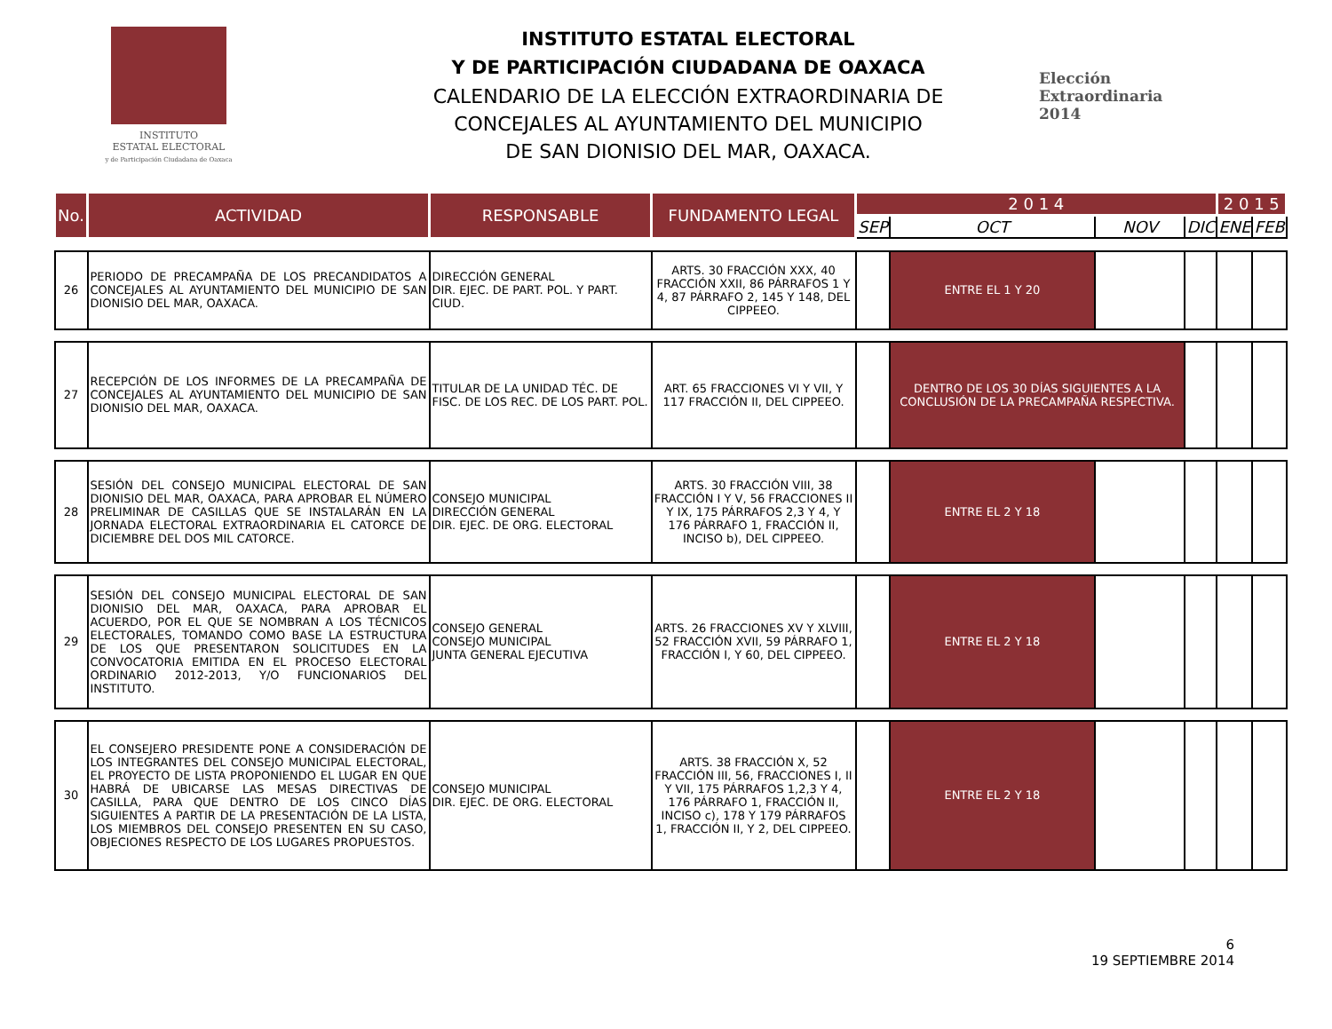INSTITUTO
ESTATAL ELECTORAL
y de Participación Ciudadana de Oaxaca
INSTITUTO ESTATAL ELECTORAL
Y DE PARTICIPACIÓN CIUDADANA DE OAXACA
CALENDARIO DE LA ELECCIÓN EXTRAORDINARIA DE
CONCEJALES AL AYUNTAMIENTO DEL MUNICIPIO
DE SAN DIONISIO DEL MAR, OAXACA.
Elección
Extraordinaria
2014
| No. | ACTIVIDAD | RESPONSABLE | FUNDAMENTO LEGAL | 2 0 1 4 | | | | 2 0 1 5 | |
| --- | --- | --- | --- | --- | --- | --- | --- | --- | --- |
| | | | | SEP | OCT | NOV | DIC | ENE | FEB |
| 26 | PERIODO DE PRECAMPAÑA DE LOS PRECANDIDATOS A CONCEJALES AL AYUNTAMIENTO DEL MUNICIPIO DE SAN DIONISIO DEL MAR, OAXACA. | DIRECCIÓN GENERAL DIR. EJEC. DE PART. POL. Y PART. CIUD. | ARTS. 30 FRACCIÓN XXX, 40 FRACCIÓN XXII, 86 PÁRRAFOS 1 Y 4, 87 PÁRRAFO 2, 145 Y 148, DEL CIPPEEO. | | ENTRE EL 1 Y 20 | | | | |
| 27 | RECEPCIÓN DE LOS INFORMES DE LA PRECAMPAÑA DE CONCEJALES AL AYUNTAMIENTO DEL MUNICIPIO DE SAN DIONISIO DEL MAR, OAXACA. | TITULAR DE LA UNIDAD TÉC. DE FISC. DE LOS REC. DE LOS PART. POL. | ART. 65 FRACCIONES VI Y VII, Y 117 FRACCIÓN II, DEL CIPPEEO. | | DENTRO DE LOS 30 DÍAS SIGUIENTES A LA CONCLUSIÓN DE LA PRECAMPAÑA RESPECTIVA. | | | | |
| 28 | SESIÓN DEL CONSEJO MUNICIPAL ELECTORAL DE SAN DIONISIO DEL MAR, OAXACA, PARA APROBAR EL NÚMERO PRELIMINAR DE CASILLAS QUE SE INSTALARÁN EN LA JORNADA ELECTORAL EXTRAORDINARIA EL CATORCE DE DICIEMBRE DEL DOS MIL CATORCE. | CONSEJO MUNICIPAL DIRECCIÓN GENERAL DIR. EJEC. DE ORG. ELECTORAL | ARTS. 30 FRACCIÓN VIII, 38 FRACCIÓN I Y V, 56 FRACCIONES II Y IX, 175 PÁRRAFOS 2,3 Y 4, Y 176 PÁRRAFO 1, FRACCIÓN II, INCISO b), DEL CIPPEEO. | | ENTRE EL 2 Y 18 | | | | |
| 29 | SESIÓN DEL CONSEJO MUNICIPAL ELECTORAL DE SAN DIONISIO DEL MAR, OAXACA, PARA APROBAR EL ACUERDO, POR EL QUE SE NOMBRAN A LOS TÉCNICOS ELECTORALES, TOMANDO COMO BASE LA ESTRUCTURA DE LOS QUE PRESENTARON SOLICITUDES EN LA CONVOCATORIA EMITIDA EN EL PROCESO ELECTORAL ORDINARIO 2012-2013, Y/O FUNCIONARIOS DEL INSTITUTO. | CONSEJO GENERAL CONSEJO MUNICIPAL JUNTA GENERAL EJECUTIVA | ARTS. 26 FRACCIONES XV Y XLVIII, 52 FRACCIÓN XVII, 59 PÁRRAFO 1, FRACCIÓN I, Y 60, DEL CIPPEEO. | | ENTRE EL 2 Y 18 | | | | |
| 30 | EL CONSEJERO PRESIDENTE PONE A CONSIDERACIÓN DE LOS INTEGRANTES DEL CONSEJO MUNICIPAL ELECTORAL, EL PROYECTO DE LISTA PROPONIENDO EL LUGAR EN QUE HABRÁ DE UBICARSE LAS MESAS DIRECTIVAS DE CASILLA, PARA QUE DENTRO DE LOS CINCO DÍAS SIGUIENTES A PARTIR DE LA PRESENTACIÓN DE LA LISTA, LOS MIEMBROS DEL CONSEJO PRESENTEN EN SU CASO, OBJECIONES RESPECTO DE LOS LUGARES PROPUESTOS. | CONSEJO MUNICIPAL DIR. EJEC. DE ORG. ELECTORAL | ARTS. 38 FRACCIÓN X, 52 FRACCIÓN III, 56, FRACCIONES I, II Y VII, 175 PÁRRAFOS 1,2,3 Y 4, 176 PÁRRAFO 1, FRACCIÓN II, INCISO c), 178 Y 179 PÁRRAFOS 1, FRACCIÓN II, Y 2, DEL CIPPEEO. | | ENTRE EL 2 Y 18 | | | | |
6
19 SEPTIEMBRE 2014